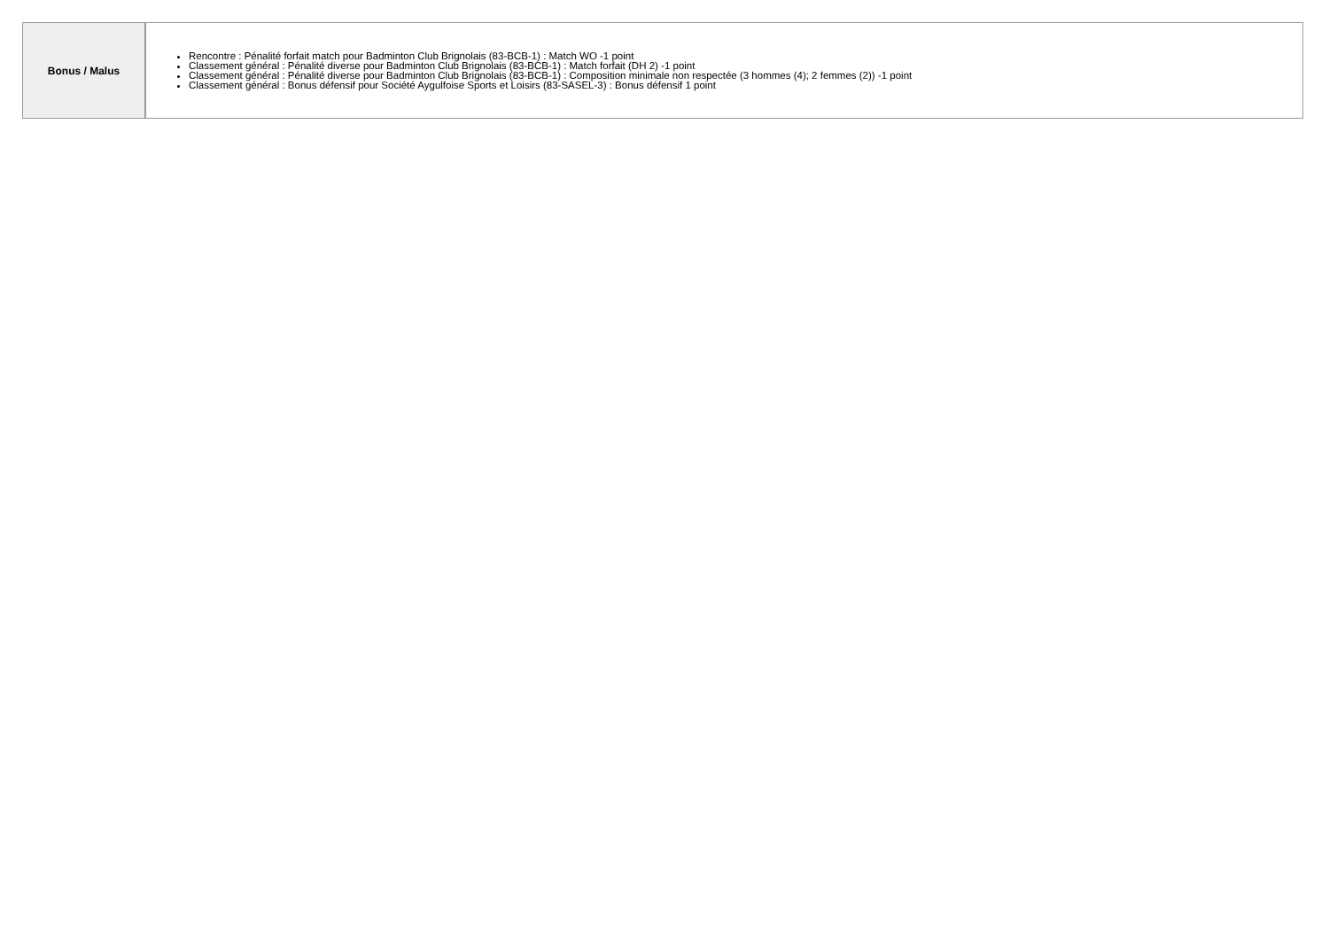| Bonus / Malus | Rencontre : Pénalité forfait match pour Badminton Club Brignolais (83-BCB-1) : Match WO -1 point Classement général : Pénalité diverse pour Badminton Club Brignolais (83-BCB-1) : Match forfait (DH 2) -1 point Classement général : Pénalité diverse pour Badminton Club Brignolais (83-BCB-1) : Composition minimale non respectée (3 hommes (4); 2 femmes (2)) -1 point Classement général : Bonus défensif pour Société Aygulfoise Sports et Loisirs (83-SASEL-3) : Bonus défensif 1 point |